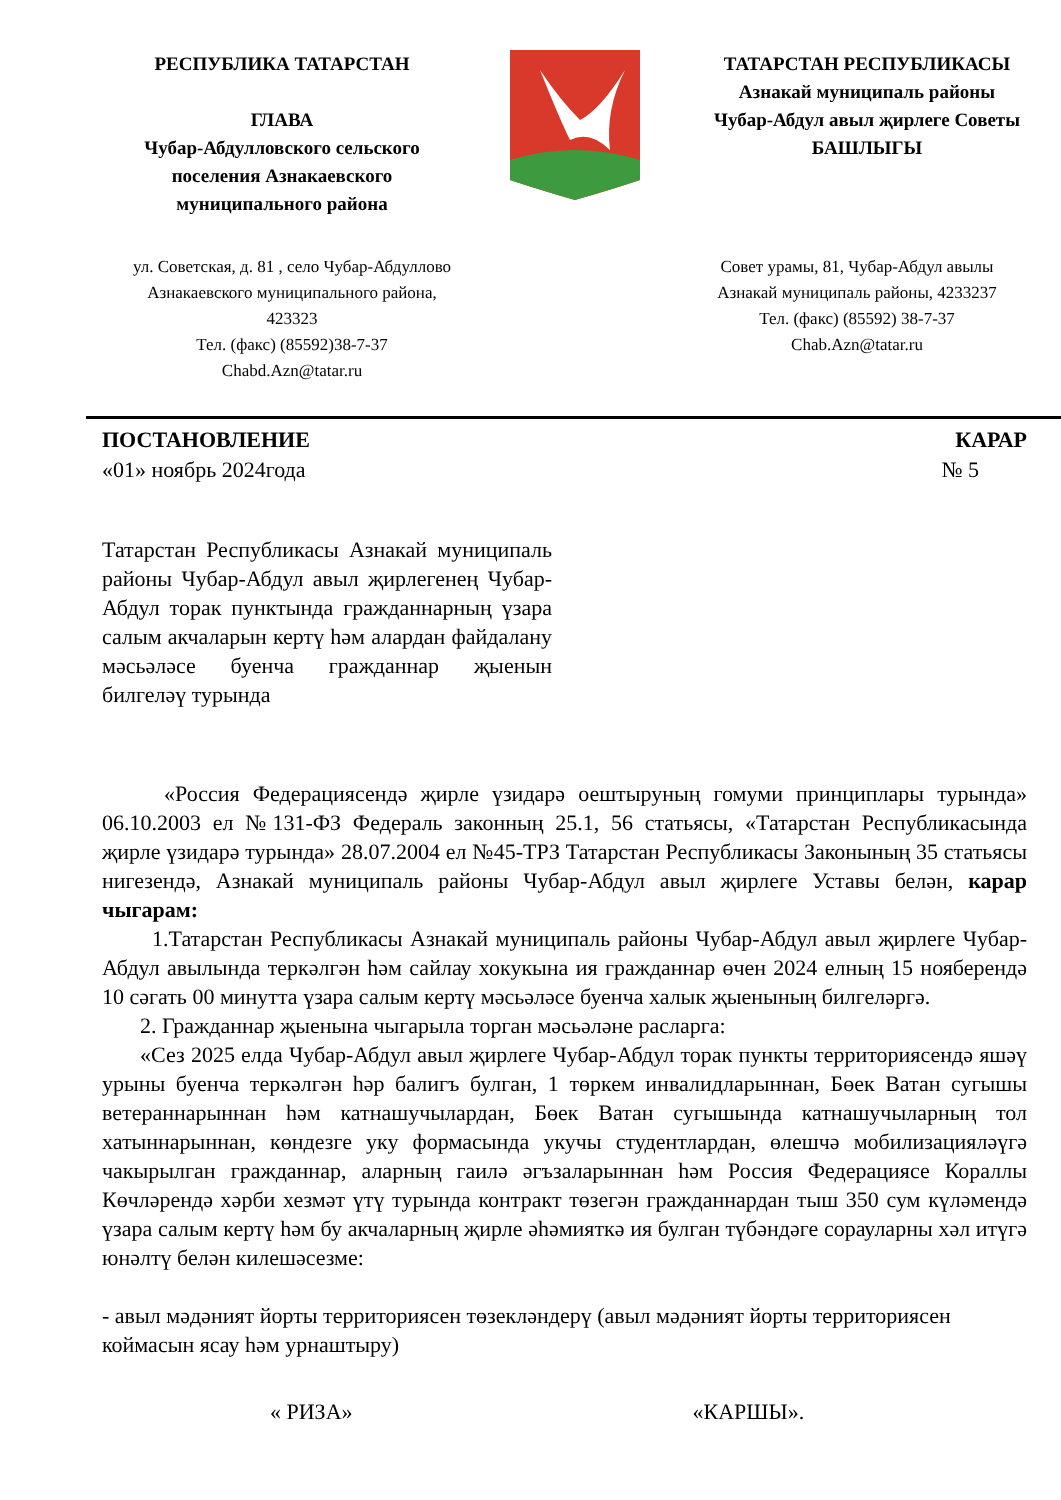РЕСПУБЛИКА ТАТАРСТАН
ГЛАВА
Чубар-Абдулловского сельского поселения Азнакаевского муниципального района
ТАТАРСТАН РЕСПУБЛИКАСЫ
Азнакай муниципаль районы Чубар-Абдул авыл җирлеге Советы
БАШЛЫГЫ
ул. Советская, д. 81 , село Чубар-Абдуллово
Азнакаевского муниципального района,
423323
Тел. (факс) (85592)38-7-37
Chabd.Azn@tatar.ru
Совет урамы, 81, Чубар-Абдул авылы
Азнакай муниципаль районы, 4233237
Тел. (факс) (85592) 38-7-37
Chab.Azn@tatar.ru
ПОСТАНОВЛЕНИЕ КАРАР
«01» ноябрь 2024года № 5
Татарстан Республикасы Азнакай муниципаль районы Чубар-Абдул авыл җирлегенең Чубар-Абдул торак пунктында гражданнарның үзара салым акчаларын кертү һәм алардан файдалану мәсьәләсе буенча гражданнар җыенын билгеләү турында
«Россия Федерациясендә җирле үзидарә оештыруның гомуми принциплары турында» 06.10.2003 ел №131-ФЗ Федераль законның 25.1, 56 статьясы, «Татарстан Республикасында җирле үзидарә турында» 28.07.2004 ел №45-ТРЗ Татарстан Республикасы Законының 35 статьясы нигезендә, Азнакай муниципаль районы Чубар-Абдул авыл җирлеге Уставы белән, карар чыгарам:
1.Татарстан Республикасы Азнакай муниципаль районы Чубар-Абдул авыл җирлеге Чубар-Абдул авылында теркәлгән һәм сайлау хокукына ия гражданнар өчен 2024 елның 15 нояберендә 10 сәгать 00 минутта үзара салым кертү мәсьәләсе буенча халык җыенының билгеләргә.
2. Гражданнар җыенына чыгарыла торган мәсьәләне расларга:
«Сез 2025 елда Чубар-Абдул авыл җирлеге Чубар-Абдул торак пункты территориясендә яшәү урыны буенча теркәлгән һәр балигъ булган, 1 төркем инвалидларыннан, Бөек Ватан сугышы ветераннарыннан һәм катнашучылардан, Бөек Ватан сугышында катнашучыларның тол хатыннарыннан, көндезге уку формасында укучы студентлардан, өлешчә мобилизацияләүгә чакырылган гражданнар, аларның гаилә әгъзаларыннан һәм Россия Федерациясе Кораллы Көчләрендә хәрби хезмәт үтү турында контракт төзегән гражданнардан тыш 350 сум күләмендә үзара салым кертү һәм бу акчаларның җирле әһәмияткә ия булган түбәндәге сорауларны хәл итүгә юнәлтү белән килешәсезме:
- авыл мәдәният йорты территориясен төзекләндерү (авыл мәдәният йорты территориясен коймасын ясау һәм урнаштыру)
« РИЗА» «КАРШЫ».